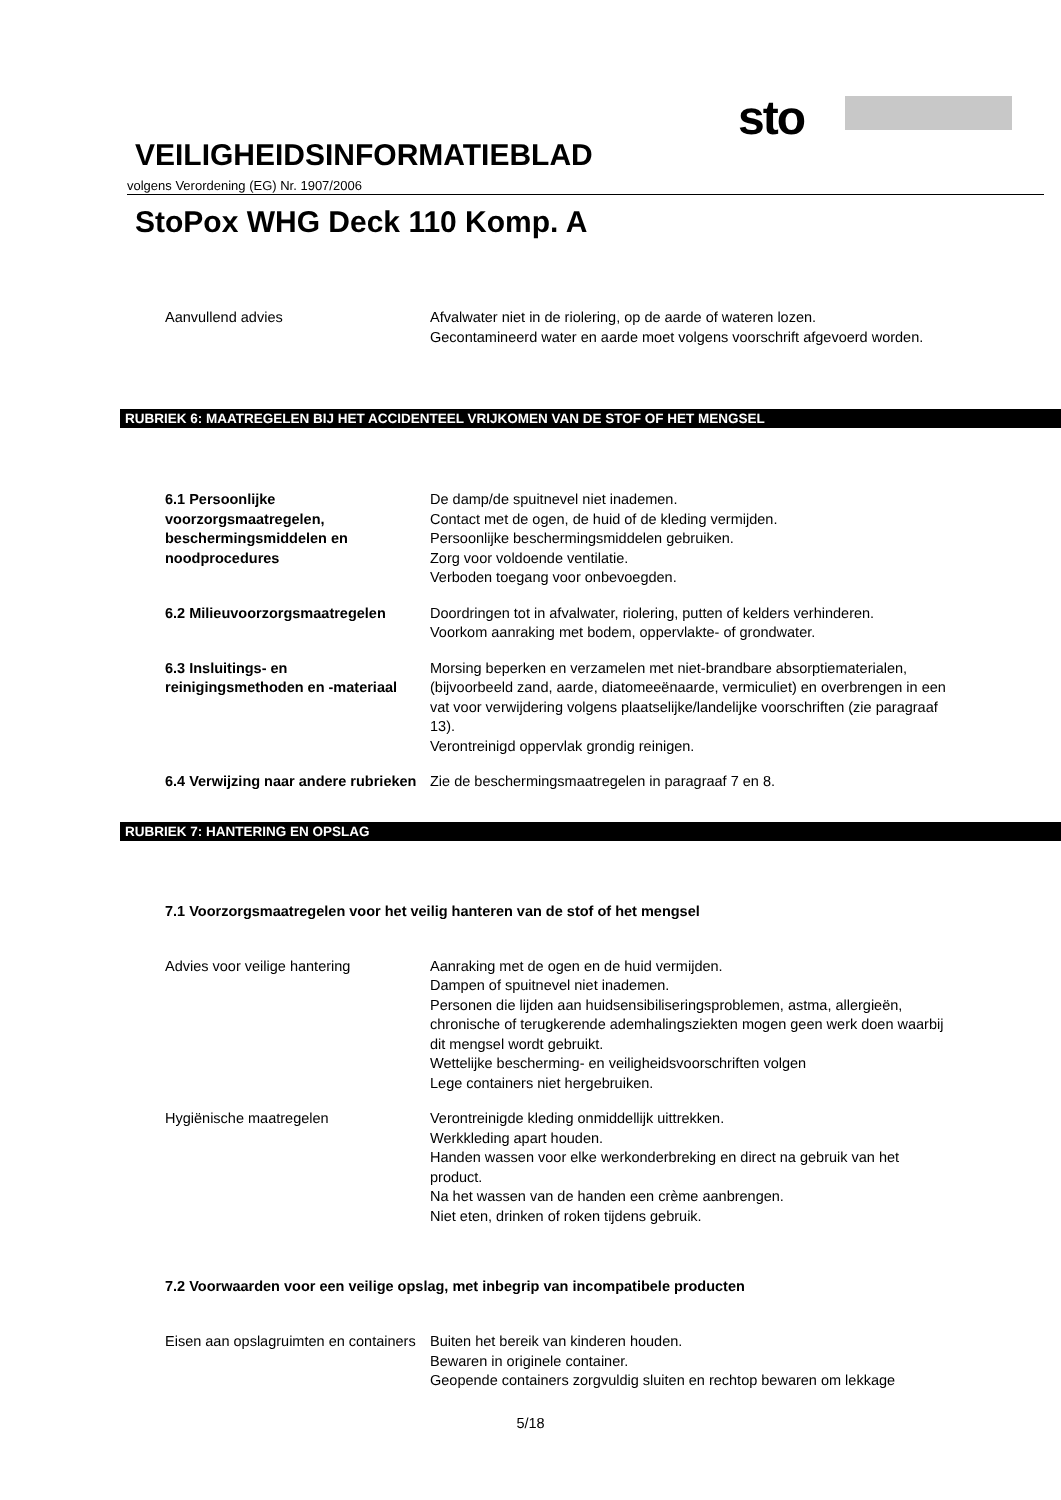sto
VEILIGHEIDSINFORMATIEBLAD
volgens Verordening (EG) Nr. 1907/2006
StoPox WHG Deck 110 Komp. A
Aanvullend advies Afvalwater niet in de riolering, op de aarde of wateren lozen.
Gecontamineerd water en aarde moet volgens voorschrift afgevoerd worden.
RUBRIEK 6: MAATREGELEN BIJ HET ACCIDENTEEL VRIJKOMEN VAN DE STOF OF HET MENGSEL
6.1 Persoonlijke voorzorgsmaatregelen, beschermingsmiddelen en noodprocedures
De damp/de spuitnevel niet inademen.
Contact met de ogen, de huid of de kleding vermijden.
Persoonlijke beschermingsmiddelen gebruiken.
Zorg voor voldoende ventilatie.
Verboden toegang voor onbevoegden.
6.2 Milieuvoorzorgsmaatregelen Doordringen tot in afvalwater, riolering, putten of kelders verhinderen.
Voorkom aanraking met bodem, oppervlakte- of grondwater.
6.3 Insluitings- en reinigingsmethoden en -materiaal
Morsing beperken en verzamelen met niet-brandbare absorptiematerialen, (bijvoorbeeld zand, aarde, diatomeeënaarde, vermiculiet) en overbrengen in een vat voor verwijdering volgens plaatselijke/landelijke voorschriften (zie paragraaf 13).
Verontreinigd oppervlak grondig reinigen.
6.4 Verwijzing naar andere rubrieken
Zie de beschermingsmaatregelen in paragraaf 7 en 8.
RUBRIEK 7: HANTERING EN OPSLAG
7.1 Voorzorgsmaatregelen voor het veilig hanteren van de stof of het mengsel
Advies voor veilige hantering Aanraking met de ogen en de huid vermijden.
Dampen of spuitnevel niet inademen.
Personen die lijden aan huidsensibiliseringsproblemen, astma, allergieën, chronische of terugkerende ademhalingsziekten mogen geen werk doen waarbij dit mengsel wordt gebruikt.
Wettelijke bescherming- en veiligheidsvoorschriften volgen
Lege containers niet hergebruiken.
Hygiënische maatregelen Verontreinigde kleding onmiddellijk uittrekken.
Werkkleding apart houden.
Handen wassen voor elke werkonderbreking en direct na gebruik van het product.
Na het wassen van de handen een crème aanbrengen.
Niet eten, drinken of roken tijdens gebruik.
7.2 Voorwaarden voor een veilige opslag, met inbegrip van incompatibele producten
Eisen aan opslagruimten en containers
Buiten het bereik van kinderen houden.
Bewaren in originele container.
Geopende containers zorgvuldig sluiten en rechtop bewaren om lekkage
5/18